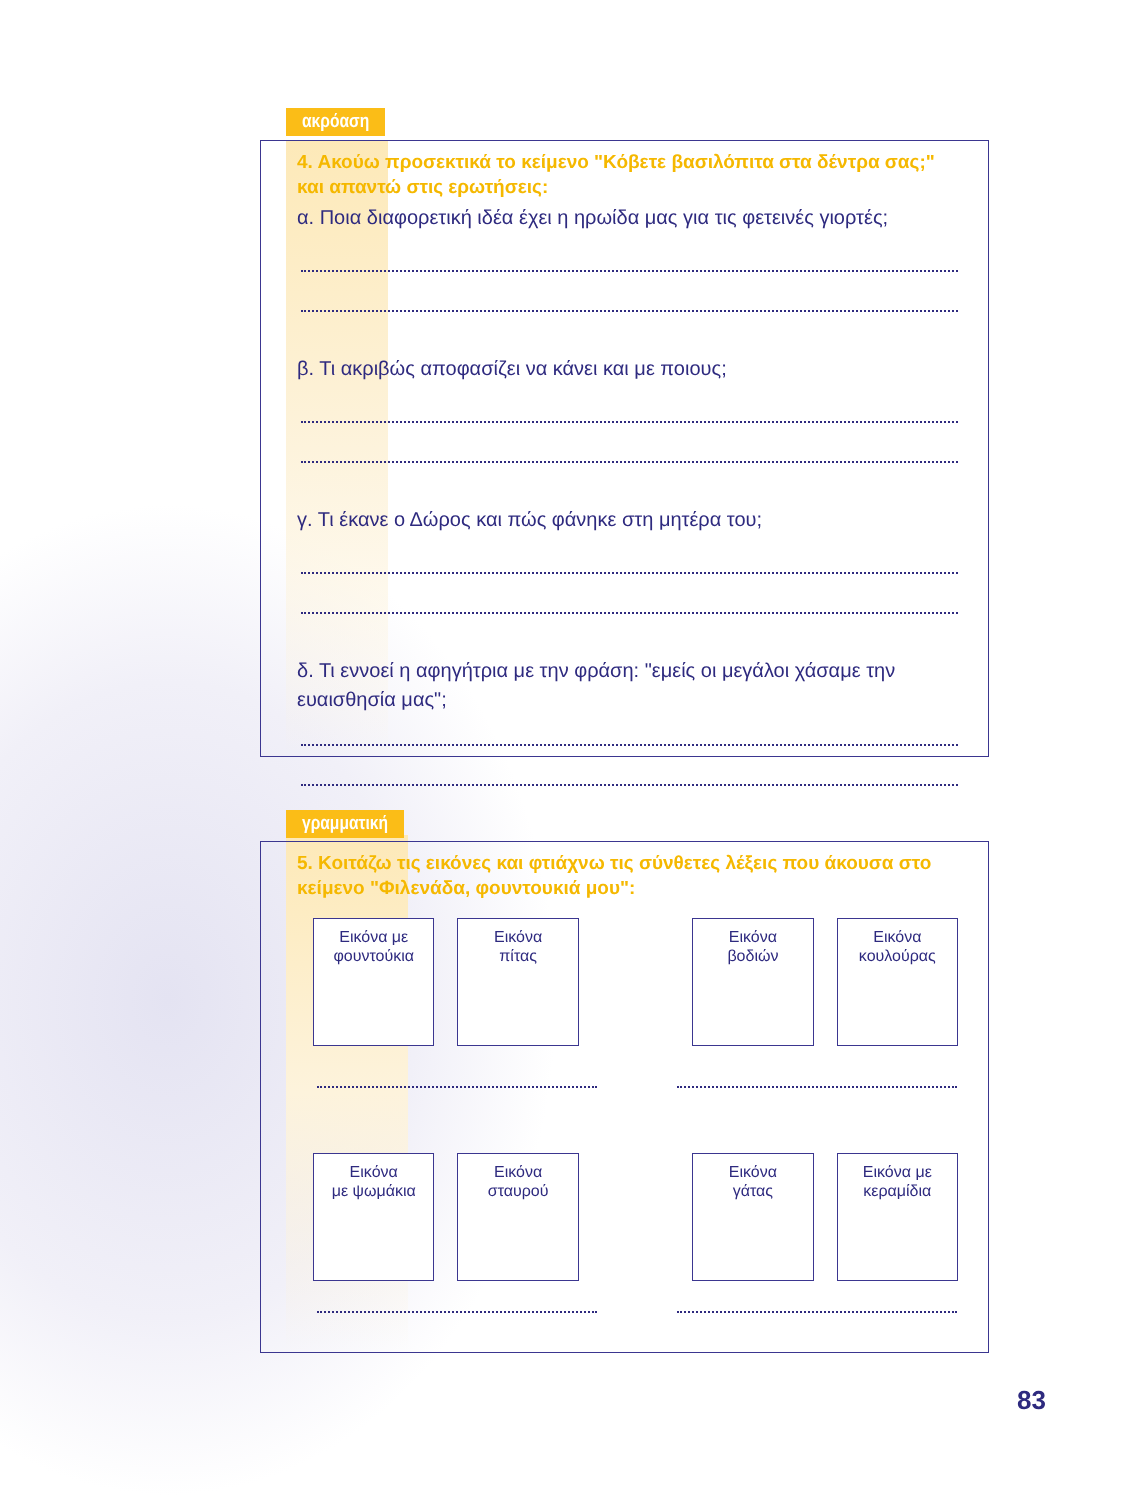ακρόαση
4. Ακούω προσεκτικά το κείμενο "Κόβετε βασιλόπιτα στα δέντρα σας;" και απαντώ στις ερωτήσεις:
α. Ποια διαφορετική ιδέα έχει η ηρωίδα μας για τις φετεινές γιορτές;
β. Τι ακριβώς αποφασίζει να κάνει και με ποιους;
γ. Τι έκανε ο Δώρος και πώς φάνηκε στη μητέρα του;
δ. Τι εννοεί η αφηγήτρια με την φράση: "εμείς οι μεγάλοι χάσαμε την ευαισθησία μας";
γραμματική
5. Κοιτάζω τις εικόνες και φτιάχνω τις σύνθετες λέξεις που άκουσα στο κείμενο "Φιλενάδα, φουντουκιά μου":
Εικόνα με
φουντούκια
Εικόνα
πίτας
Εικόνα
βοδιών
Εικόνα
κουλούρας
Εικόνα
με ψωμάκια
Εικόνα
σταυρού
Εικόνα
γάτας
Εικόνα με
κεραμίδια
83